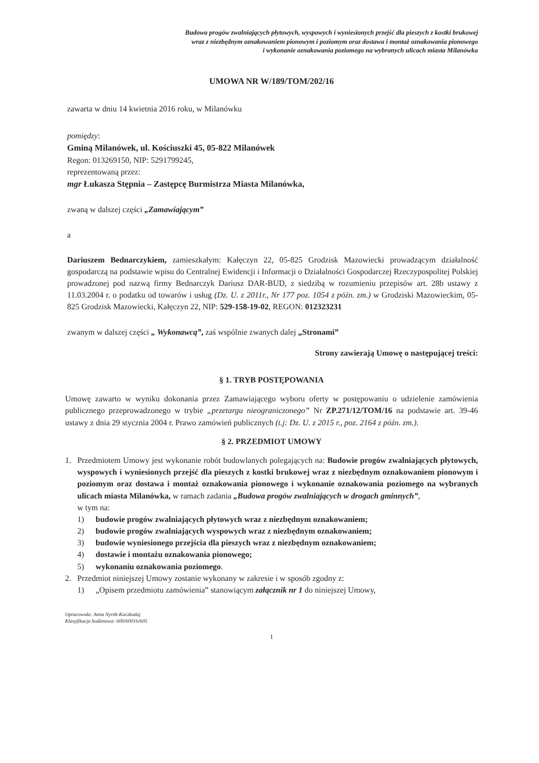Budowa progów zwalniających płytowych, wyspowych i wyniesionych przejść dla pieszych z kostki brukowej
wraz z niezbędnym oznakowaniem pionowym i poziomym oraz dostawa i montaż oznakowania pionowego
i wykonanie oznakowania poziomego na wybranych ulicach miasta Milanówka
UMOWA NR W/189/TOM/202/16
zawarta w dniu 14 kwietnia 2016 roku, w Milanówku
pomiędzy:
Gminą Milanówek, ul. Kościuszki 45, 05-822 Milanówek
Regon: 013269150, NIP: 5291799245,
reprezentowaną przez:
mgr Łukasza Stępnia – Zastępcę Burmistrza Miasta Milanówka,
zwaną w dalszej części „Zamawiającym”
a
Dariuszem Bednarczykiem, zamieszkałym: Kałęczyn 22, 05-825 Grodzisk Mazowiecki prowadzącym działalność gospodarczą na podstawie wpisu do Centralnej Ewidencji i Informacji o Działalności Gospodarczej Rzeczypospolitej Polskiej prowadzonej pod nazwą firmy Bednarczyk Dariusz DAR-BUD, z siedzibą w rozumieniu przepisów art. 28b ustawy z 11.03.2004 r. o podatku od towarów i usług (Dz. U. z 2011r., Nr 177 poz. 1054 z późn. zm.) w Grodziski Mazowieckim, 05-825 Grodzisk Mazowiecki, Kałęczyn 22, NIP: 529-158-19-02, REGON: 012323231
zwanym w dalszej części „ Wykonawcą”, zaś wspólnie zwanych dalej „Stronami”
Strony zawierają Umowę o następującej treści:
§ 1. TRYB POSTĘPOWANIA
Umowę zawarto w wyniku dokonania przez Zamawiającego wyboru oferty w postępowaniu o udzielenie zamówienia publicznego przeprowadzonego w trybie „przetargu nieograniczonego” Nr ZP.271/12/TOM/16 na podstawie art. 39-46 ustawy z dnia 29 stycznia 2004 r. Prawo zamówień publicznych (t.j: Dz. U. z 2015 r., poz. 2164 z późn. zm.).
§ 2. PRZEDMIOT UMOWY
1. Przedmiotem Umowy jest wykonanie robót budowlanych polegających na: Budowie progów zwalniających płytowych, wyspowych i wyniesionych przejść dla pieszych z kostki brukowej wraz z niezbędnym oznakowaniem pionowym i poziomym oraz dostawa i montaż oznakowania pionowego i wykonanie oznakowania poziomego na wybranych ulicach miasta Milanówka, w ramach zadania „Budowa progów zwalniających w drogach gminnych”,
w tym na:
1) budowie progów zwalniających płytowych wraz z niezbędnym oznakowaniem;
2) budowie progów zwalniających wyspowych wraz z niezbędnym oznakowaniem;
3) budowie wyniesionego przejścia dla pieszych wraz z niezbędnym oznakowaniem;
4) dostawie i montażu oznakowania pionowego;
5) wykonaniu oznakowania poziomego.
2. Przedmiot niniejszej Umowy zostanie wykonany w zakresie i w sposób zgodny z:
1) „Opisem przedmiotu zamówienia” stanowiącym załącznik nr 1 do niniejszej Umowy,
Opracowała: Anna Nyrek-Koczkodaj
Klasyfikacja budżetowa: 600/60016/605
1